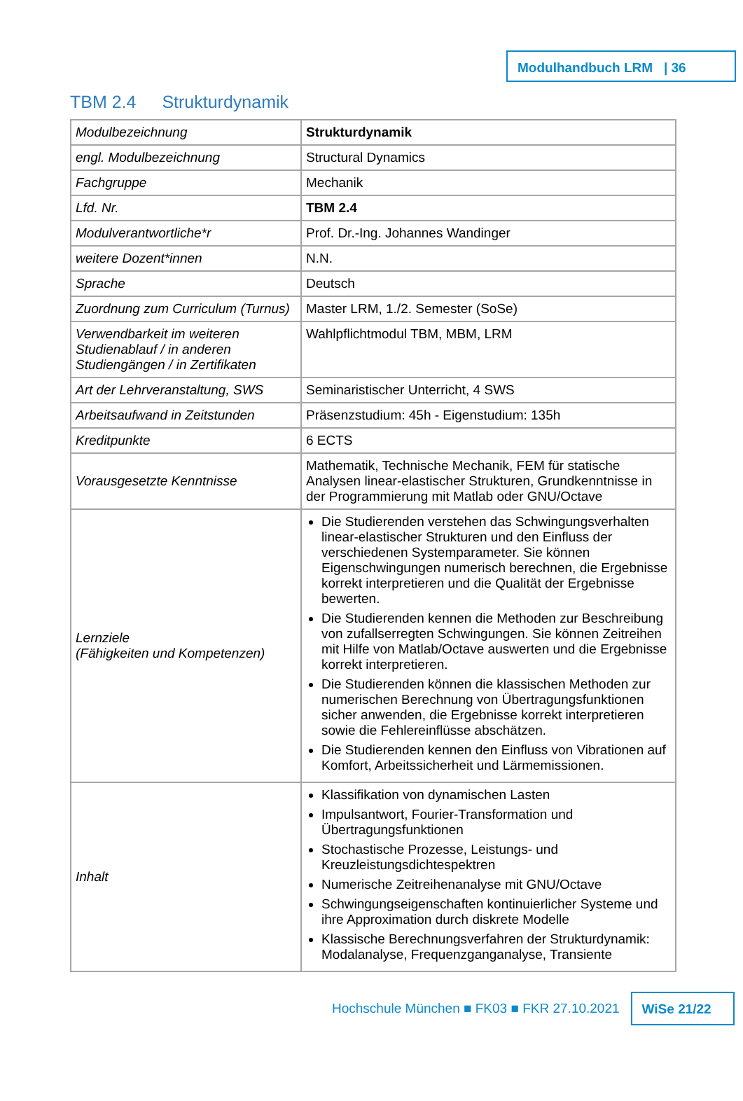Modulhandbuch LRM | 36
TBM 2.4 Strukturdynamik
| Modulbezeichnung | Strukturdynamik |
| engl. Modulbezeichnung | Structural Dynamics |
| Fachgruppe | Mechanik |
| Lfd. Nr. | TBM 2.4 |
| Modulverantwortliche*r | Prof. Dr.-Ing. Johannes Wandinger |
| weitere Dozent*innen | N.N. |
| Sprache | Deutsch |
| Zuordnung zum Curriculum (Turnus) | Master LRM, 1./2. Semester (SoSe) |
| Verwendbarkeit im weiteren Studienablauf / in anderen Studiengängen / in Zertifikaten | Wahlpflichtmodul TBM, MBM, LRM |
| Art der Lehrveranstaltung, SWS | Seminaristischer Unterricht, 4 SWS |
| Arbeitsaufwand in Zeitstunden | Präsenzstudium: 45h - Eigenstudium: 135h |
| Kreditpunkte | 6 ECTS |
| Vorausgesetzte Kenntnisse | Mathematik, Technische Mechanik, FEM für statische Analysen linear-elastischer Strukturen, Grundkenntnisse in der Programmierung mit Matlab oder GNU/Octave |
| Lernziele (Fähigkeiten und Kompetenzen) | Die Studierenden verstehen das Schwingungsverhalten linear-elastischer Strukturen und den Einfluss der verschiedenen Systemparameter. Sie können Eigenschwingungen numerisch berechnen, die Ergebnisse korrekt interpretieren und die Qualität der Ergebnisse bewerten. Die Studierenden kennen die Methoden zur Beschreibung von zufallserregten Schwingungen. Sie können Zeitreihen mit Hilfe von Matlab/Octave auswerten und die Ergebnisse korrekt interpretieren. Die Studierenden können die klassischen Methoden zur numerischen Berechnung von Übertragungsfunktionen sicher anwenden, die Ergebnisse korrekt interpretieren sowie die Fehlereinflüsse abschätzen. Die Studierenden kennen den Einfluss von Vibrationen auf Komfort, Arbeitssicherheit und Lärmemissionen. |
| Inhalt | Klassifikation von dynamischen Lasten Impulsantwort, Fourier-Transformation und Übertragungsfunktionen Stochastische Prozesse, Leistungs- und Kreuzleistungsdichtespektren Numerische Zeitreihenanalyse mit GNU/Octave Schwingungseigenschaften kontinuierlicher Systeme und ihre Approximation durch diskrete Modelle Klassische Berechnungsverfahren der Strukturdynamik: Modalanalyse, Frequenzganganalyse, Transiente |
Hochschule München ■ FK03 ■ FKR 27.10.2021
WiSe 21/22